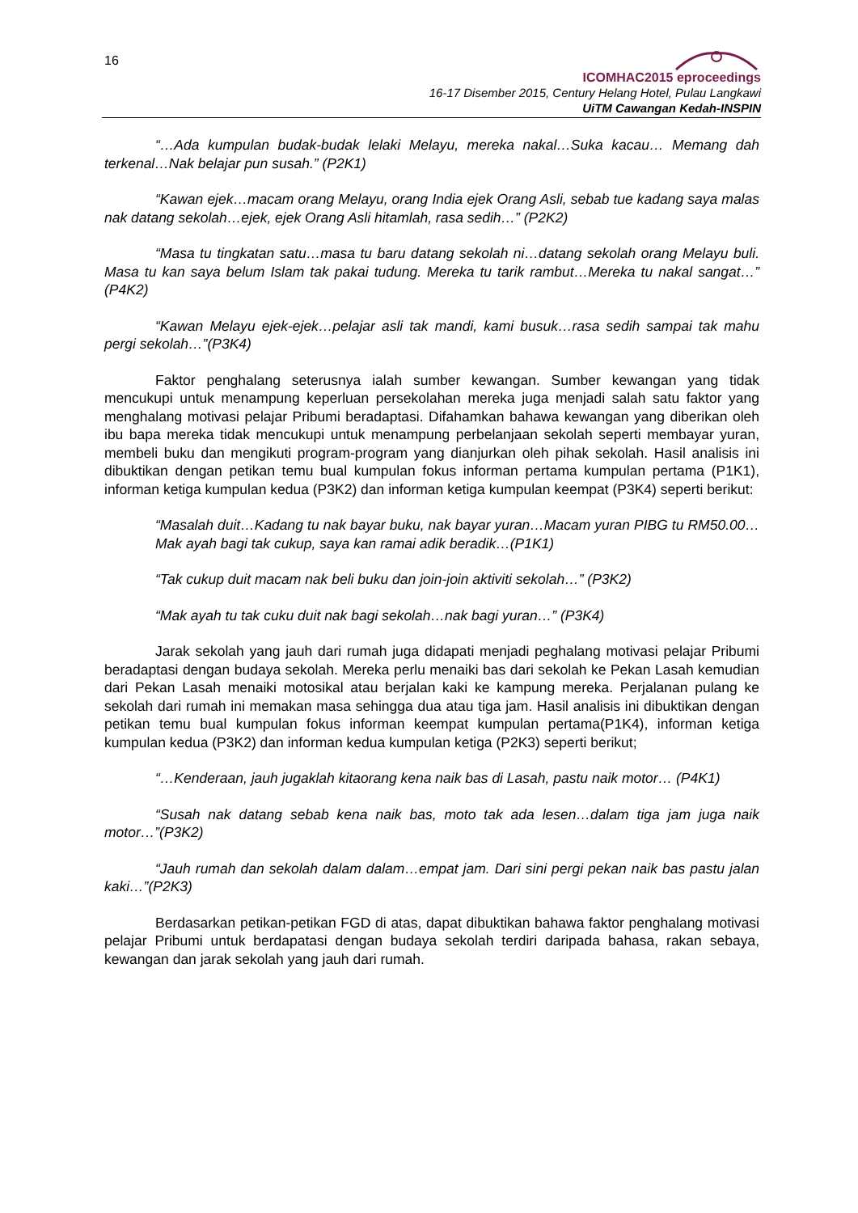16
ICOMHAC2015 eproceedings
16-17 Disember 2015, Century Helang Hotel, Pulau Langkawi
UiTM Cawangan Kedah-INSPIN
“…Ada kumpulan budak-budak lelaki Melayu, mereka nakal…Suka kacau… Memang dah terkenal…Nak belajar pun susah.” (P2K1)
“Kawan ejek…macam orang Melayu, orang India ejek Orang Asli, sebab tue kadang saya malas nak datang sekolah…ejek, ejek Orang Asli hitamlah, rasa sedih…” (P2K2)
“Masa tu tingkatan satu…masa tu baru datang sekolah ni…datang sekolah orang Melayu buli. Masa tu kan saya belum Islam tak pakai tudung. Mereka tu tarik rambut…Mereka tu nakal sangat…” (P4K2)
“Kawan Melayu ejek-ejek…pelajar asli tak mandi, kami busuk…rasa sedih sampai tak mahu pergi sekolah…”(P3K4)
Faktor penghalang seterusnya ialah sumber kewangan. Sumber kewangan yang tidak mencukupi untuk menampung keperluan persekolahan mereka juga menjadi salah satu faktor yang menghalang motivasi pelajar Pribumi beradaptasi. Difahamkan bahawa kewangan yang diberikan oleh ibu bapa mereka tidak mencukupi untuk menampung perbelanjaan sekolah seperti membayar yuran, membeli buku dan mengikuti program-program yang dianjurkan oleh pihak sekolah. Hasil analisis ini dibuktikan dengan petikan temu bual kumpulan fokus informan pertama kumpulan pertama (P1K1), informan ketiga kumpulan kedua (P3K2) dan informan ketiga kumpulan keempat (P3K4) seperti berikut:
“Masalah duit…Kadang tu nak bayar buku, nak bayar yuran…Macam yuran PIBG tu RM50.00…Mak ayah bagi tak cukup, saya kan ramai adik beradik…(P1K1)
“Tak cukup duit macam nak beli buku dan join-join aktiviti sekolah…” (P3K2)
“Mak ayah tu tak cuku duit nak bagi sekolah…nak bagi yuran…” (P3K4)
Jarak sekolah yang jauh dari rumah juga didapati menjadi peghalang motivasi pelajar Pribumi beradaptasi dengan budaya sekolah. Mereka perlu menaiki bas dari sekolah ke Pekan Lasah kemudian dari Pekan Lasah menaiki motosikal atau berjalan kaki ke kampung mereka. Perjalanan pulang ke sekolah dari rumah ini memakan masa sehingga dua atau tiga jam. Hasil analisis ini dibuktikan dengan petikan temu bual kumpulan fokus informan keempat kumpulan pertama(P1K4), informan ketiga kumpulan kedua (P3K2) dan informan kedua kumpulan ketiga (P2K3) seperti berikut;
“…Kenderaan, jauh jugaklah kitaorang kena naik bas di Lasah, pastu naik motor… (P4K1)
“Susah nak datang sebab kena naik bas, moto tak ada lesen…dalam tiga jam juga naik motor…”(P3K2)
“Jauh rumah dan sekolah dalam dalam…empat jam. Dari sini pergi pekan naik bas pastu jalan kaki…”(P2K3)
Berdasarkan petikan-petikan FGD di atas, dapat dibuktikan bahawa faktor penghalang motivasi pelajar Pribumi untuk berdapatasi dengan budaya sekolah terdiri daripada bahasa, rakan sebaya, kewangan dan jarak sekolah yang jauh dari rumah.